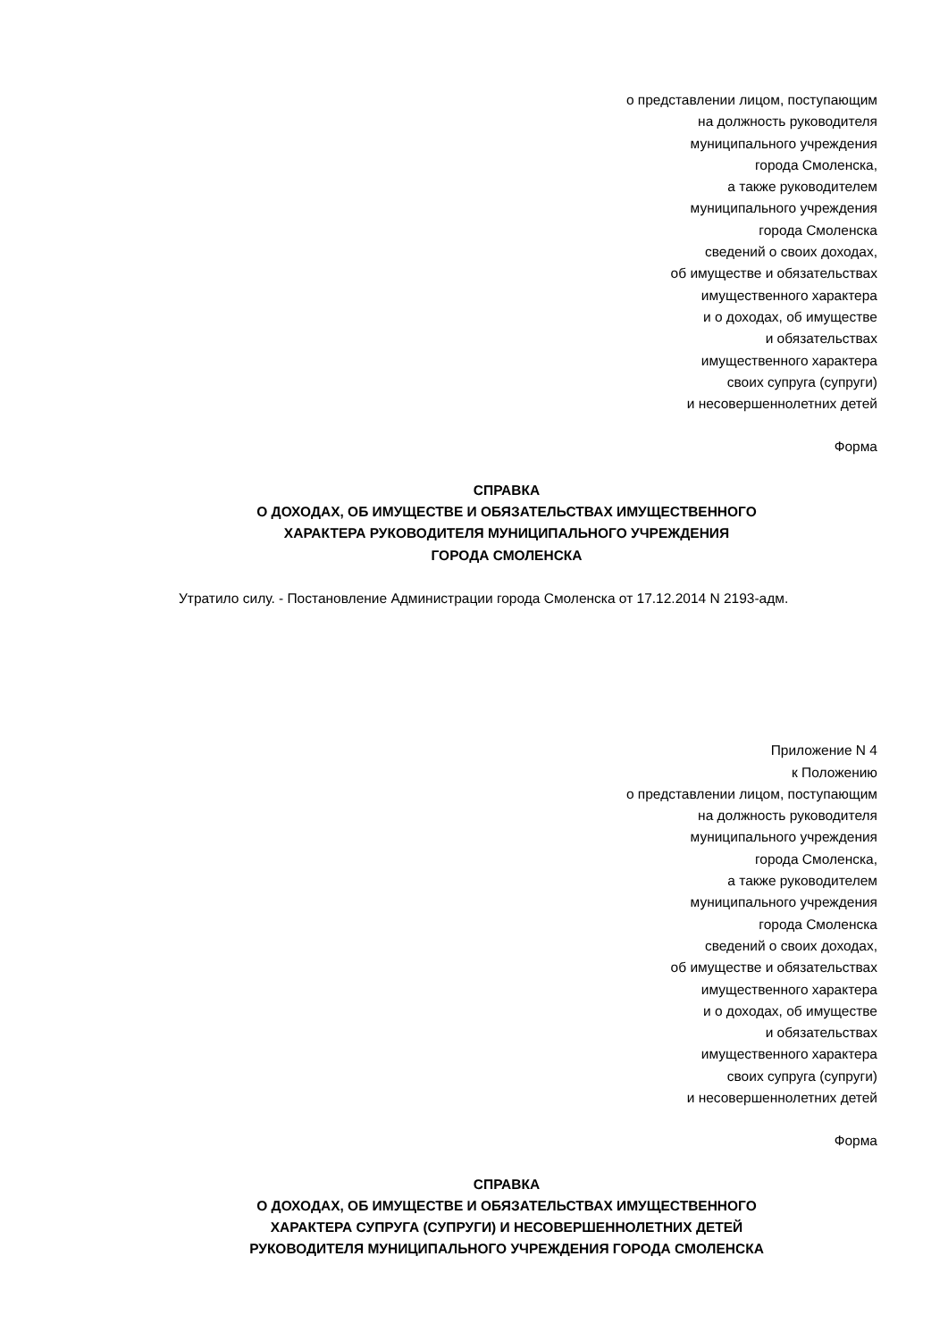о представлении лицом, поступающим
на должность руководителя
муниципального учреждения
города Смоленска,
а также руководителем
муниципального учреждения
города Смоленска
сведений о своих доходах,
об имуществе и обязательствах
имущественного характера
и о доходах, об имуществе
и обязательствах
имущественного характера
своих супруга (супруги)
и несовершеннолетних детей
Форма
СПРАВКА
О ДОХОДАХ, ОБ ИМУЩЕСТВЕ И ОБЯЗАТЕЛЬСТВАХ ИМУЩЕСТВЕННОГО
ХАРАКТЕРА РУКОВОДИТЕЛЯ МУНИЦИПАЛЬНОГО УЧРЕЖДЕНИЯ
ГОРОДА СМОЛЕНСКА
Утратило силу. - Постановление Администрации города Смоленска от 17.12.2014 N 2193-адм.
Приложение N 4
к Положению
о представлении лицом, поступающим
на должность руководителя
муниципального учреждения
города Смоленска,
а также руководителем
муниципального учреждения
города Смоленска
сведений о своих доходах,
об имуществе и обязательствах
имущественного характера
и о доходах, об имуществе
и обязательствах
имущественного характера
своих супруга (супруги)
и несовершеннолетних детей
Форма
СПРАВКА
О ДОХОДАХ, ОБ ИМУЩЕСТВЕ И ОБЯЗАТЕЛЬСТВАХ ИМУЩЕСТВЕННОГО
ХАРАКТЕРА СУПРУГА (СУПРУГИ) И НЕСОВЕРШЕННОЛЕТНИХ ДЕТЕЙ
РУКОВОДИТЕЛЯ МУНИЦИПАЛЬНОГО УЧРЕЖДЕНИЯ ГОРОДА СМОЛЕНСКА